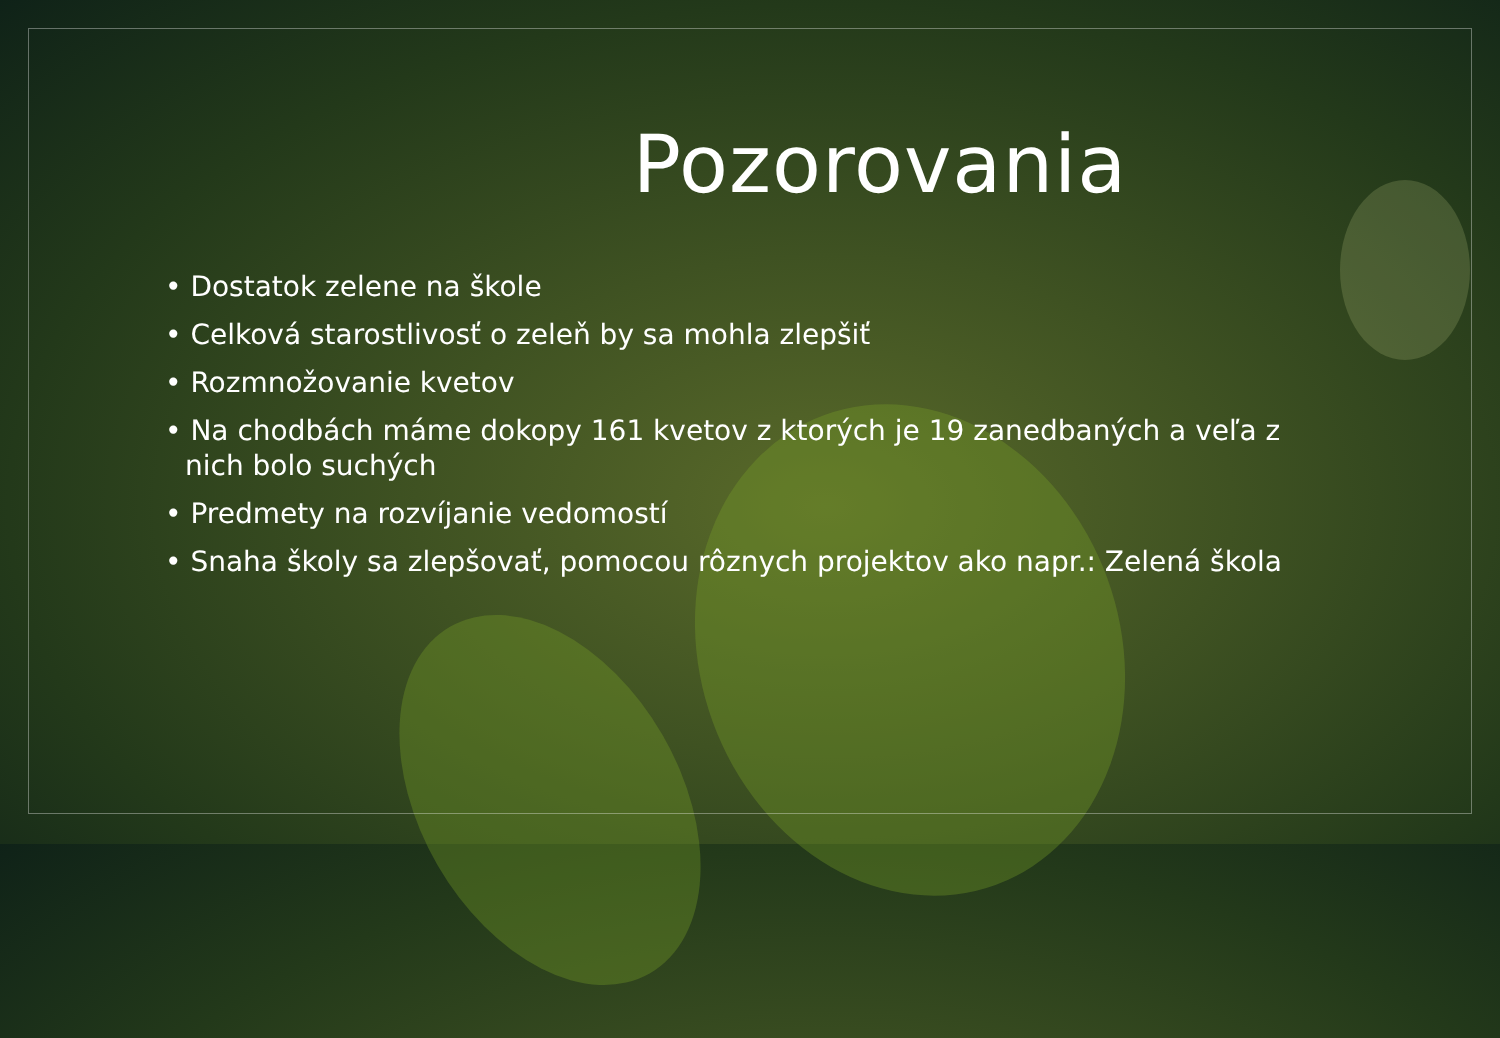Pozorovania
• Dostatok zelene na škole
• Celková starostlivosť o zeleň by sa mohla zlepšiť
• Rozmnožovanie kvetov
• Na chodbách máme dokopy 161 kvetov z ktorých je 19 zanedbaných a veľa z nich bolo suchých
• Predmety na rozvíjanie vedomostí
• Snaha školy sa zlepšovať, pomocou rôznych projektov ako napr.: Zelená škola